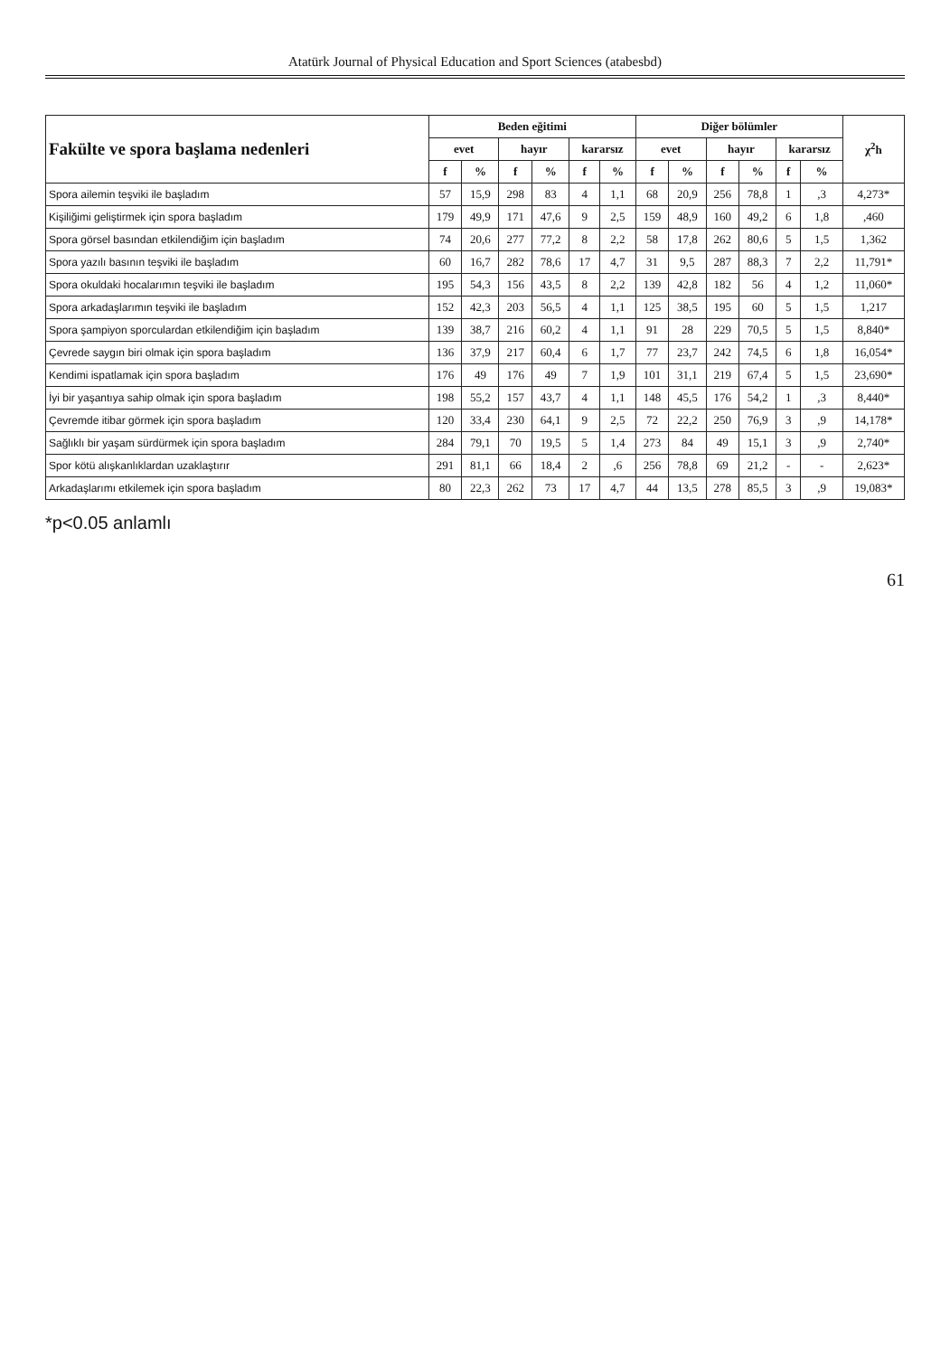Atatürk Journal of Physical Education and Sport Sciences (atabesbd)
| Fakülte ve spora başlama nedenleri | Beden eğitimi | | | | | | Diğer bölümler | | | | | | χ<sup>2</sup>h |
| --- | --- | --- | --- | --- | --- | --- | --- | --- | --- | --- | --- | --- | --- |
| | evet | | hayır | | kararsız | | evet | | hayır | | kararsız | | |
| | f | % | f | % | f | % | f | % | f | % | f | % | |
| Spora ailemin teşviki ile başladım | 57 | 15,9 | 298 | 83 | 4 | 1,1 | 68 | 20,9 | 256 | 78,8 | 1 | ,3 | 4,273* |
| Kişiliğimi geliştirmek için spora başladım | 179 | 49,9 | 171 | 47,6 | 9 | 2,5 | 159 | 48,9 | 160 | 49,2 | 6 | 1,8 | ,460 |
| Spora görsel basından etkilendiğim için başladım | 74 | 20,6 | 277 | 77,2 | 8 | 2,2 | 58 | 17,8 | 262 | 80,6 | 5 | 1,5 | 1,362 |
| Spora yazılı basının teşviki ile başladım | 60 | 16,7 | 282 | 78,6 | 17 | 4,7 | 31 | 9,5 | 287 | 88,3 | 7 | 2,2 | 11,791* |
| Spora okuldaki hocalarımın teşviki ile başladım | 195 | 54,3 | 156 | 43,5 | 8 | 2,2 | 139 | 42,8 | 182 | 56 | 4 | 1,2 | 11,060* |
| Spora arkadaşlarımın teşviki ile başladım | 152 | 42,3 | 203 | 56,5 | 4 | 1,1 | 125 | 38,5 | 195 | 60 | 5 | 1,5 | 1,217 |
| Spora şampiyon sporculardan etkilendiğim için başladım | 139 | 38,7 | 216 | 60,2 | 4 | 1,1 | 91 | 28 | 229 | 70,5 | 5 | 1,5 | 8,840* |
| Çevrede saygın biri olmak için spora başladım | 136 | 37,9 | 217 | 60,4 | 6 | 1,7 | 77 | 23,7 | 242 | 74,5 | 6 | 1,8 | 16,054* |
| Kendimi ispatlamak için spora başladım | 176 | 49 | 176 | 49 | 7 | 1,9 | 101 | 31,1 | 219 | 67,4 | 5 | 1,5 | 23,690* |
| İyi bir yaşantıya sahip olmak için spora başladım | 198 | 55,2 | 157 | 43,7 | 4 | 1,1 | 148 | 45,5 | 176 | 54,2 | 1 | ,3 | 8,440* |
| Çevremde itibar görmek için spora başladım | 120 | 33,4 | 230 | 64,1 | 9 | 2,5 | 72 | 22,2 | 250 | 76,9 | 3 | ,9 | 14,178* |
| Sağlıklı bir yaşam sürdürmek için spora başladım | 284 | 79,1 | 70 | 19,5 | 5 | 1,4 | 273 | 84 | 49 | 15,1 | 3 | ,9 | 2,740* |
| Spor kötü alışkanlıklardan uzaklaştırır | 291 | 81,1 | 66 | 18,4 | 2 | ,6 | 256 | 78,8 | 69 | 21,2 | - | - | 2,623* |
| Arkadaşlarımı etkilemek için spora başladım | 80 | 22,3 | 262 | 73 | 17 | 4,7 | 44 | 13,5 | 278 | 85,5 | 3 | ,9 | 19,083* |
*p<0.05 anlamlı
61